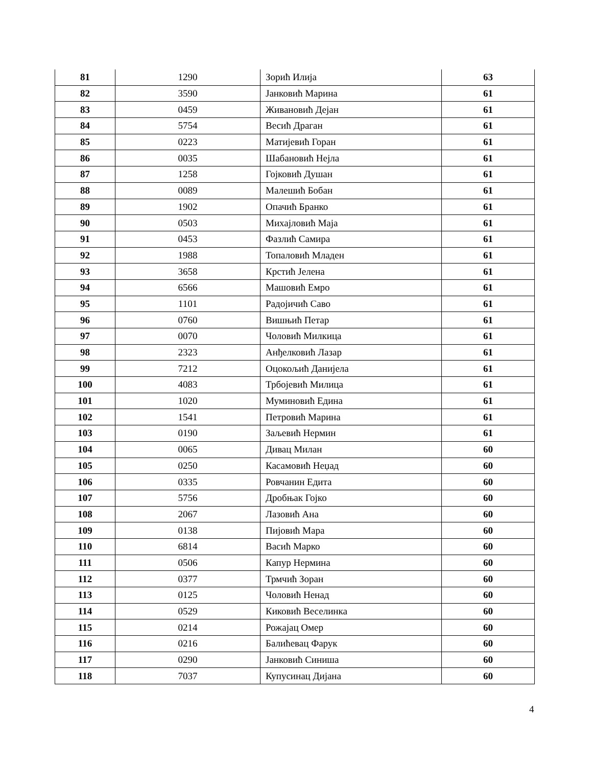| 81 | 1290 | Зорић Илија | 63 |
| 82 | 3590 | Јанковић Марина | 61 |
| 83 | 0459 | Живановић Дејан | 61 |
| 84 | 5754 | Весић Драган | 61 |
| 85 | 0223 | Матијевић Горан | 61 |
| 86 | 0035 | Шабановић Нејла | 61 |
| 87 | 1258 | Гојковић Душан | 61 |
| 88 | 0089 | Малешић Бобан | 61 |
| 89 | 1902 | Опачић Бранко | 61 |
| 90 | 0503 | Михајловић Маја | 61 |
| 91 | 0453 | Фазлић Самира | 61 |
| 92 | 1988 | Топаловић Младен | 61 |
| 93 | 3658 | Крстић Јелена | 61 |
| 94 | 6566 | Машовић Емро | 61 |
| 95 | 1101 | Радојичић Саво | 61 |
| 96 | 0760 | Вишњић Петар | 61 |
| 97 | 0070 | Чоловић Милкица | 61 |
| 98 | 2323 | Анђелковић Лазар | 61 |
| 99 | 7212 | Оцокољић Данијела | 61 |
| 100 | 4083 | Трбојевић Милица | 61 |
| 101 | 1020 | Муминовић Едина | 61 |
| 102 | 1541 | Петровић Марина | 61 |
| 103 | 0190 | Заљевић Нермин | 61 |
| 104 | 0065 | Дивац Милан | 60 |
| 105 | 0250 | Касамовић Неџад | 60 |
| 106 | 0335 | Ровчанин Едита | 60 |
| 107 | 5756 | Дробњак Гојко | 60 |
| 108 | 2067 | Лазовић Ана | 60 |
| 109 | 0138 | Пијовић Мара | 60 |
| 110 | 6814 | Васић Марко | 60 |
| 111 | 0506 | Капур Нермина | 60 |
| 112 | 0377 | Трмчић Зоран | 60 |
| 113 | 0125 | Чоловић Ненад | 60 |
| 114 | 0529 | Киковић Веселинка | 60 |
| 115 | 0214 | Рожајац Омер | 60 |
| 116 | 0216 | Балићевац Фарук | 60 |
| 117 | 0290 | Јанковић Синиша | 60 |
| 118 | 7037 | Купусинац Дијана | 60 |
4